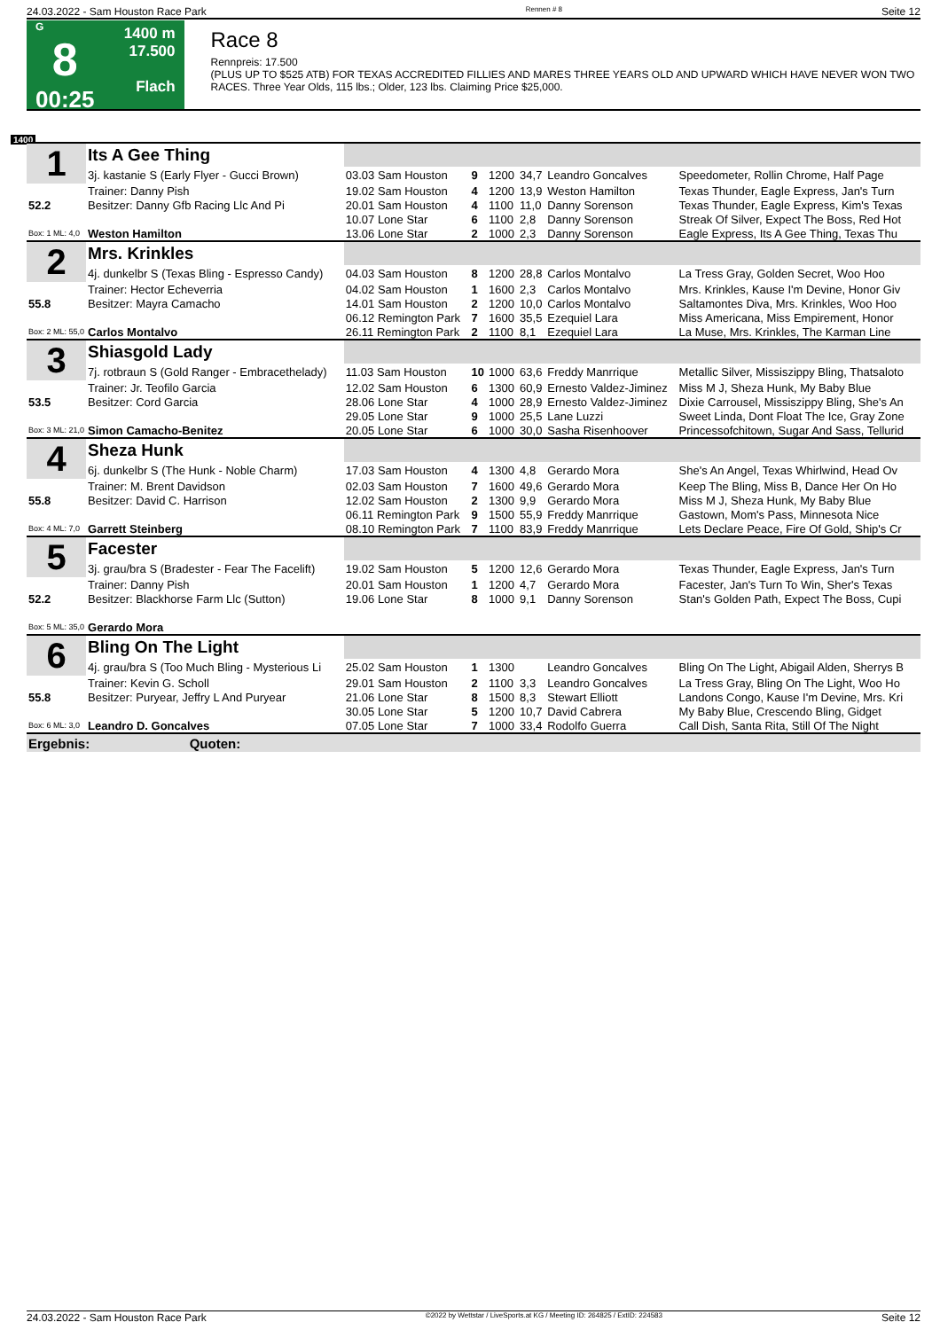24.03.2022 - Sam Houston Race Park Rennen # 8 Seite 12
G
8
00:25
1400 m
17.500
Flach
Race 8
Rennpreis: 17.500
(PLUS UP TO $525 ATB) FOR TEXAS ACCREDITED FILLIES AND MARES THREE YEARS OLD AND UPWARD WHICH HAVE NEVER WON TWO RACES. Three Year Olds, 115 lbs.; Older, 123 lbs. Claiming Price $25,000.
1400
| 1 | Its A Gee Thing | | | | | | |
| | 3j. kastanie S (Early Flyer - Gucci Brown) | 03.03 Sam Houston | 9 | 1200 | 34,7 | Leandro Goncalves | Speedometer, Rollin Chrome, Half Page |
| | Trainer: Danny Pish | 19.02 Sam Houston | 4 | 1200 | 13,9 | Weston Hamilton | Texas Thunder, Eagle Express, Jan's Turn |
| 52.2 | Besitzer: Danny Gfb Racing Llc And Pi | 20.01 Sam Houston | 4 | 1100 | 11,0 | Danny Sorenson | Texas Thunder, Eagle Express, Kim's Texas |
| | | 10.07 Lone Star | 6 | 1100 | 2,8 | Danny Sorenson | Streak Of Silver, Expect The Boss, Red Hot |
| Box: 1 ML: 4,0 | Weston Hamilton | 13.06 Lone Star | 2 | 1000 | 2,3 | Danny Sorenson | Eagle Express, Its A Gee Thing, Texas Thu |
| 2 | Mrs. Krinkles | | | | | | |
| | 4j. dunkelbr S (Texas Bling - Espresso Candy) | 04.03 Sam Houston | 8 | 1200 | 28,8 | Carlos Montalvo | La Tress Gray, Golden Secret, Woo Hoo |
| | Trainer: Hector Echeverria | 04.02 Sam Houston | 1 | 1600 | 2,3 | Carlos Montalvo | Mrs. Krinkles, Kause I'm Devine, Honor Giv |
| 55.8 | Besitzer: Mayra Camacho | 14.01 Sam Houston | 2 | 1200 | 10,0 | Carlos Montalvo | Saltamontes Diva, Mrs. Krinkles, Woo Hoo |
| | | 06.12 Remington Park | 7 | 1600 | 35,5 | Ezequiel Lara | Miss Americana, Miss Empirement, Honor |
| Box: 2 ML: 55,0 | Carlos Montalvo | 26.11 Remington Park | 2 | 1100 | 8,1 | Ezequiel Lara | La Muse, Mrs. Krinkles, The Karman Line |
| 3 | Shiasgold Lady | | | | | | |
| | 7j. rotbraun S (Gold Ranger - Embracethelady) | 11.03 Sam Houston | 10 | 1000 | 63,6 | Freddy Manrrique | Metallic Silver, Missiszippy Bling, Thatsaloto |
| | Trainer: Jr. Teofilo Garcia | 12.02 Sam Houston | 6 | 1300 | 60,9 | Ernesto Valdez-Jiminez | Miss M J, Sheza Hunk, My Baby Blue |
| 53.5 | Besitzer: Cord Garcia | 28.06 Lone Star | 4 | 1000 | 28,9 | Ernesto Valdez-Jiminez | Dixie Carrousel, Missiszippy Bling, She's An |
| | | 29.05 Lone Star | 9 | 1000 | 25,5 | Lane Luzzi | Sweet Linda, Dont Float The Ice, Gray Zone |
| Box: 3 ML: 21,0 | Simon Camacho-Benitez | 20.05 Lone Star | 6 | 1000 | 30,0 | Sasha Risenhoover | Princessofchitown, Sugar And Sass, Tellurid |
| 4 | Sheza Hunk | | | | | | |
| | 6j. dunkelbr S (The Hunk - Noble Charm) | 17.03 Sam Houston | 4 | 1300 | 4,8 | Gerardo Mora | She's An Angel, Texas Whirlwind, Head Ov |
| | Trainer: M. Brent Davidson | 02.03 Sam Houston | 7 | 1600 | 49,6 | Gerardo Mora | Keep The Bling, Miss B, Dance Her On Ho |
| 55.8 | Besitzer: David C. Harrison | 12.02 Sam Houston | 2 | 1300 | 9,9 | Gerardo Mora | Miss M J, Sheza Hunk, My Baby Blue |
| | | 06.11 Remington Park | 9 | 1500 | 55,9 | Freddy Manrrique | Gastown, Mom's Pass, Minnesota Nice |
| Box: 4 ML: 7,0 | Garrett Steinberg | 08.10 Remington Park | 7 | 1100 | 83,9 | Freddy Manrrique | Lets Declare Peace, Fire Of Gold, Ship's Cr |
| 5 | Facester | | | | | | |
| | 3j. grau/bra S (Bradester - Fear The Facelift) | 19.02 Sam Houston | 5 | 1200 | 12,6 | Gerardo Mora | Texas Thunder, Eagle Express, Jan's Turn |
| | Trainer: Danny Pish | 20.01 Sam Houston | 1 | 1200 | 4,7 | Gerardo Mora | Facester, Jan's Turn To Win, Sher's Texas |
| 52.2 | Besitzer: Blackhorse Farm Llc (Sutton) | 19.06 Lone Star | 8 | 1000 | 9,1 | Danny Sorenson | Stan's Golden Path, Expect The Boss, Cupi |
| Box: 5 ML: 35,0 | Gerardo Mora | | | | | | |
| 6 | Bling On The Light | | | | | | |
| | 4j. grau/bra S (Too Much Bling - Mysterious Li | 25.02 Sam Houston | 1 | 1300 | | Leandro Goncalves | Bling On The Light, Abigail Alden, Sherrys B |
| | Trainer: Kevin G. Scholl | 29.01 Sam Houston | 2 | 1100 | 3,3 | Leandro Goncalves | La Tress Gray, Bling On The Light, Woo Ho |
| 55.8 | Besitzer: Puryear, Jeffry L And Puryear | 21.06 Lone Star | 8 | 1500 | 8,3 | Stewart Elliott | Landons Congo, Kause I'm Devine, Mrs. Kri |
| | | 30.05 Lone Star | 5 | 1200 | 10,7 | David Cabrera | My Baby Blue, Crescendo Bling, Gidget |
| Box: 6 ML: 3,0 | Leandro D. Goncalves | 07.05 Lone Star | 7 | 1000 | 33,4 | Rodolfo Guerra | Call Dish, Santa Rita, Still Of The Night |
| Ergebnis: Quoten: | | | | | | | |
24.03.2022 - Sam Houston Race Park ©2022 by Wettstar / LiveSports.at KG / Meeting ID: 264825 / ExtID: 224583 Seite 12